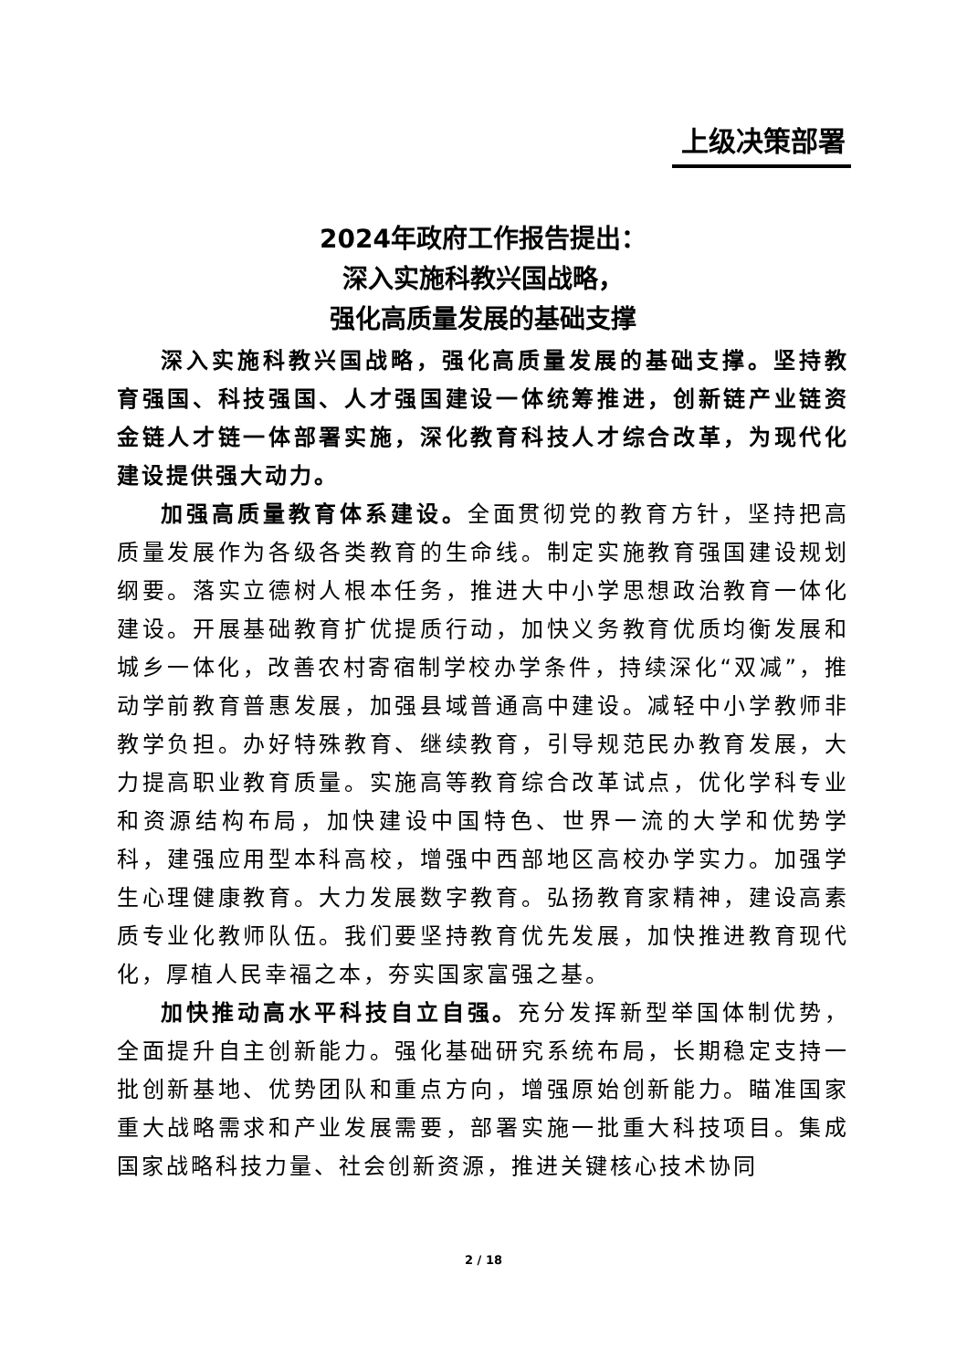上级决策部署
2024年政府工作报告提出：
深入实施科教兴国战略，
强化高质量发展的基础支撑
深入实施科教兴国战略，强化高质量发展的基础支撑。坚持教育强国、科技强国、人才强国建设一体统筹推进，创新链产业链资金链人才链一体部署实施，深化教育科技人才综合改革，为现代化建设提供强大动力。
加强高质量教育体系建设。全面贯彻党的教育方针，坚持把高质量发展作为各级各类教育的生命线。制定实施教育强国建设规划纲要。落实立德树人根本任务，推进大中小学思想政治教育一体化建设。开展基础教育扩优提质行动，加快义务教育优质均衡发展和城乡一体化，改善农村寄宿制学校办学条件，持续深化“双减”，推动学前教育普惠发展，加强县域普通高中建设。减轻中小学教师非教学负担。办好特殊教育、继续教育，引导规范民办教育发展，大力提高职业教育质量。实施高等教育综合改革试点，优化学科专业和资源结构布局，加快建设中国特色、世界一流的大学和优势学科，建强应用型本科高校，增强中西部地区高校办学实力。加强学生心理健康教育。大力发展数字教育。弘扬教育家精神，建设高素质专业化教师队伍。我们要坚持教育优先发展，加快推进教育现代化，厚植人民幸福之本，夯实国家富强之基。
加快推动高水平科技自立自强。充分发挥新型举国体制优势，全面提升自主创新能力。强化基础研究系统布局，长期稳定支持一批创新基地、优势团队和重点方向，增强原始创新能力。瞄准国家重大战略需求和产业发展需要，部署实施一批重大科技项目。集成国家战略科技力量、社会创新资源，推进关键核心技术协同
2 / 18